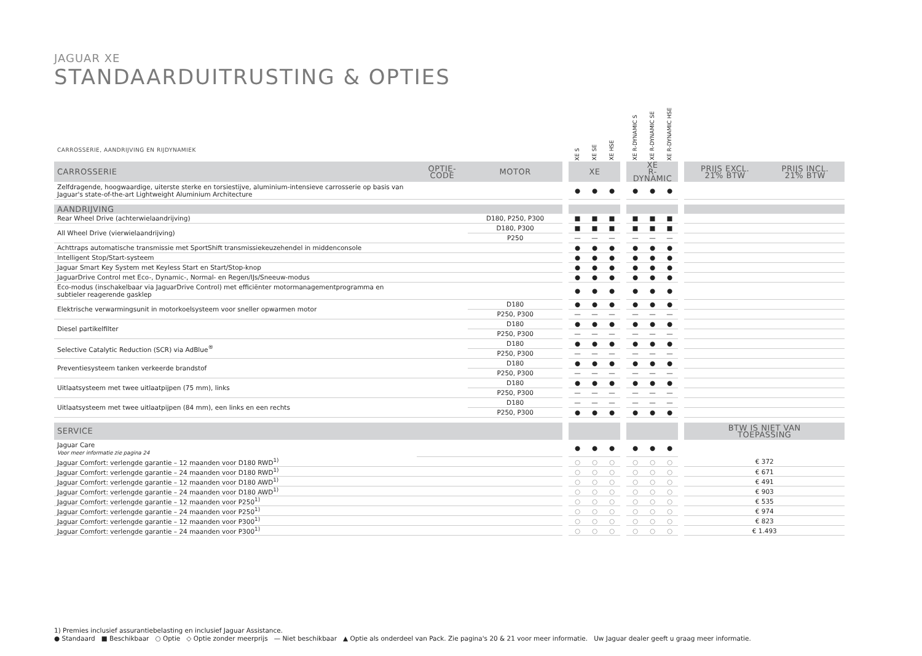JAGUAR XE
STANDAARDUITRUSTING & OPTIES
| CARROSSERIE, AANDRIJVING EN RIJDYNAMIEK | | | | XE S | XE SE | XE HSE | | XE R-DYNAMIC S | XE R-DYNAMIC SE | XE R-DYNAMIC HSE | | | |
| --- | --- | --- | --- | --- | --- | --- | --- | --- | --- | --- | --- | --- | --- |
| CARROSSERIE | OPTIE- CODE | MOTOR | | XE | | | | XE R-DYNAMIC | | | | PRIJS EXCL. 21% BTW | PRIJS INCL. 21% BTW |
| Zelfdragende, hoogwaardige, uiterste sterke en torsiestijve, aluminium-intensieve carrosserie op basis van Jaguar's state-of-the-art Lightweight Aluminium Architecture | | | | ● | ● | ● | | ● | ● | ● | | | |
| AANDRIJVING | | | | | | | | | | | | | |
| Rear Wheel Drive (achterwielaandrijving) | | D180, P250, P300 | | ■ | ■ | ■ | | ■ | ■ | ■ | | | |
| All Wheel Drive (vierwielaandrijving) | | D180, P300 | | ■ | ■ | ■ | | ■ | ■ | ■ | | | |
| | | P250 | | — | — | — | | — | — | — | | | |
| Achttraps automatische transmissie met SportShift transmissiekeuzehendel in middenconsole | | | | ● | ● | ● | | ● | ● | ● | | | |
| Intelligent Stop/Start-systeem | | | | ● | ● | ● | | ● | ● | ● | | | |
| Jaguar Smart Key System met Keyless Start en Start/Stop-knop | | | | ● | ● | ● | | ● | ● | ● | | | |
| JaguarDrive Control met Eco-, Dynamic-, Normal- en Regen/IJs/Sneeuw-modus | | | | ● | ● | ● | | ● | ● | ● | | | |
| Eco-modus (inschakelbaar via JaguarDrive Control) met efficiënter motormanagementprogramma en subtieler reagerende gasklep | | | | ● | ● | ● | | ● | ● | ● | | | |
| Elektrische verwarmingsunit in motorkoelsysteem voor sneller opwarmen motor | | D180 | | ● | ● | ● | | ● | ● | ● | | | |
| | | P250, P300 | | — | — | — | | — | — | — | | | |
| Diesel partikelfilter | | D180 | | ● | ● | ● | | ● | ● | ● | | | |
| | | P250, P300 | | — | — | — | | — | — | — | | | |
| Selective Catalytic Reduction (SCR) via AdBlue<sup>®</sup> | | D180 | | ● | ● | ● | | ● | ● | ● | | | |
| | | P250, P300 | | — | — | — | | — | — | — | | | |
| Preventiesysteem tanken verkeerde brandstof | | D180 | | ● | ● | ● | | ● | ● | ● | | | |
| | | P250, P300 | | — | — | — | | — | — | — | | | |
| Uitlaatsysteem met twee uitlaatpijpen (75 mm), links | | D180 | | ● | ● | ● | | ● | ● | ● | | | |
| | | P250, P300 | | — | — | — | | — | — | — | | | |
| Uitlaatsysteem met twee uitlaatpijpen (84 mm), een links en een rechts | | D180 | | — | — | — | | — | — | — | | | |
| | | P250, P300 | | ● | ● | ● | | ● | ● | ● | | | |
| SERVICE | | | | | | | | | | | | BTW IS NIET VAN TOEPASSING | |
| Jaguar Care Voor meer informatie zie pagina 24 | | | | ● | ● | ● | | ● | ● | ● | | | |
| Jaguar Comfort: verlengde garantie – 12 maanden voor D180 RWD<sup>1)</sup> | | | | ○ | ○ | ○ | | ○ | ○ | ○ | | € 372 | |
| Jaguar Comfort: verlengde garantie – 24 maanden voor D180 RWD<sup>1)</sup> | | | | ○ | ○ | ○ | | ○ | ○ | ○ | | € 671 | |
| Jaguar Comfort: verlengde garantie – 12 maanden voor D180 AWD<sup>1)</sup> | | | | ○ | ○ | ○ | | ○ | ○ | ○ | | € 491 | |
| Jaguar Comfort: verlengde garantie – 24 maanden voor D180 AWD<sup>1)</sup> | | | | ○ | ○ | ○ | | ○ | ○ | ○ | | € 903 | |
| Jaguar Comfort: verlengde garantie – 12 maanden voor P250<sup>1)</sup> | | | | ○ | ○ | ○ | | ○ | ○ | ○ | | € 535 | |
| Jaguar Comfort: verlengde garantie – 24 maanden voor P250<sup>1)</sup> | | | | ○ | ○ | ○ | | ○ | ○ | ○ | | € 974 | |
| Jaguar Comfort: verlengde garantie – 12 maanden voor P300<sup>1)</sup> | | | | ○ | ○ | ○ | | ○ | ○ | ○ | | € 823 | |
| Jaguar Comfort: verlengde garantie – 24 maanden voor P300<sup>1)</sup> | | | | ○ | ○ | ○ | | ○ | ○ | ○ | | € 1.493 | |
1) Premies inclusief assurantiebelasting en inclusief Jaguar Assistance.
● Standaard ■ Beschikbaar ○ Optie ◇ Optie zonder meerprijs — Niet beschikbaar ▲ Optie als onderdeel van Pack. Zie pagina's 20 & 21 voor meer informatie. Uw Jaguar dealer geeft u graag meer informatie.